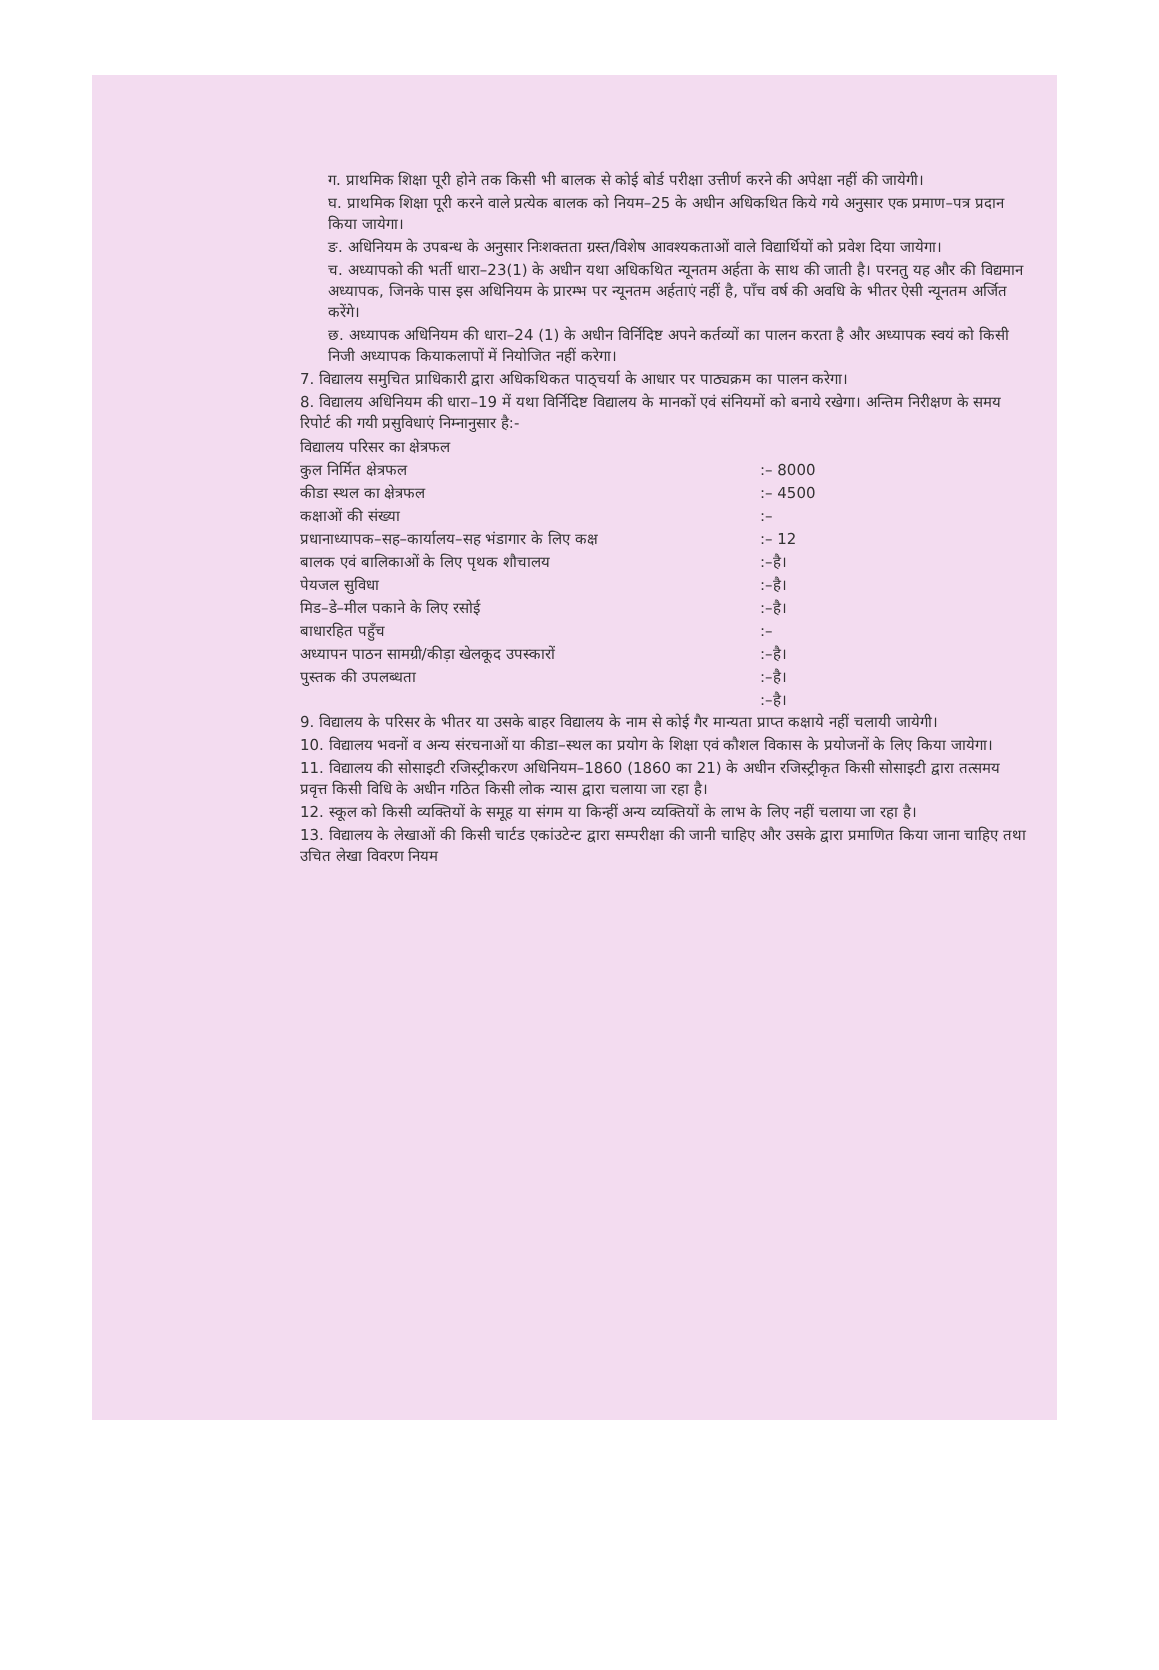ग. प्राथमिक शिक्षा पूरी होने तक किसी भी बालक से कोई बोर्ड परीक्षा उत्तीर्ण करने की अपेक्षा नहीं की जायेगी।
घ. प्राथमिक शिक्षा पूरी करने वाले प्रत्येक बालक को नियम–25 के अधीन अधिकथित किये गये अनुसार एक प्रमाण–पत्र प्रदान किया जायेगा।
ङ. अधिनियम के उपबन्ध के अनुसार निःशक्तता ग्रस्त/विशेष आवश्यकताओं वाले विद्यार्थियों को प्रवेश दिया जायेगा।
च. अध्यापको की भर्ती धारा–23(1) के अधीन यथा अधिकथित न्यूनतम अर्हता के साथ की जाती है। परनतु यह और की विद्यमान अध्यापक, जिनके पास इस अधिनियम के प्रारम्भ पर न्यूनतम अर्हताएं नहीं है, पाँच वर्ष की अवधि के भीतर ऐसी न्यूनतम अर्जित करेंगे।
छ. अध्यापक अधिनियम की धारा–24 (1) के अधीन विर्निदिष्ट अपने कर्तव्यों का पालन करता है और अध्यापक स्वयं को किसी निजी अध्यापक कियाकलापों में नियोजित नहीं करेगा।
7. विद्यालय समुचित प्राधिकारी द्वारा अधिकथिकत पाठ्चर्या के आधार पर पाठ्यक्रम का पालन करेगा।
8. विद्यालय अधिनियम की धारा–19 में यथा विर्निदिष्ट विद्यालय के मानकों एवं संनियमों को बनाये रखेगा। अन्तिम निरीक्षण के समय रिपोर्ट की गयी प्रसुविधाएं निम्नानुसार है:-
| विद्यालय परिसर का क्षेत्रफल | |
| कुल निर्मित क्षेत्रफल | :– 8000 |
| कीडा स्थल का क्षेत्रफल | :– 4500 |
| कक्षाओं की संख्या | :– |
| प्रधानाध्यापक–सह–कार्यालय–सह भंडागार के लिए कक्ष | :– 12 |
| बालक एवं बालिकाओं के लिए पृथक शौचालय | :–है। |
| पेयजल सुविधा | :–है। |
| मिड–डे–मील पकाने के लिए रसोई | :–है। |
| बाधारहित पहुँच | :– |
| अध्यापन पाठन सामग्री/कीड़ा खेलकूद उपस्कारों | :–है। |
| पुस्तक की उपलब्धता | :–है। |
| | :–है। |
9. विद्यालय के परिसर के भीतर या उसके बाहर विद्यालय के नाम से कोई गैर मान्यता प्राप्त कक्षाये नहीं चलायी जायेगी।
10. विद्यालय भवनों व अन्य संरचनाओं या कीडा–स्थल का प्रयोग के शिक्षा एवं कौशल विकास के प्रयोजनों के लिए किया जायेगा।
11. विद्यालय की सोसाइटी रजिस्ट्रीकरण अधिनियम–1860 (1860 का 21) के अधीन रजिस्ट्रीकृत किसी सोसाइटी द्वारा तत्समय प्रवृत्त किसी विधि के अधीन गठित किसी लोक न्यास द्वारा चलाया जा रहा है।
12. स्कूल को किसी व्यक्तियों के समूह या संगम या किन्हीं अन्य व्यक्तियों के लाभ के लिए नहीं चलाया जा रहा है।
13. विद्यालय के लेखाओं की किसी चार्टड एकांउटेन्ट द्वारा सम्परीक्षा की जानी चाहिए और उसके द्वारा प्रमाणित किया जाना चाहिए तथा उचित लेखा विवरण नियम